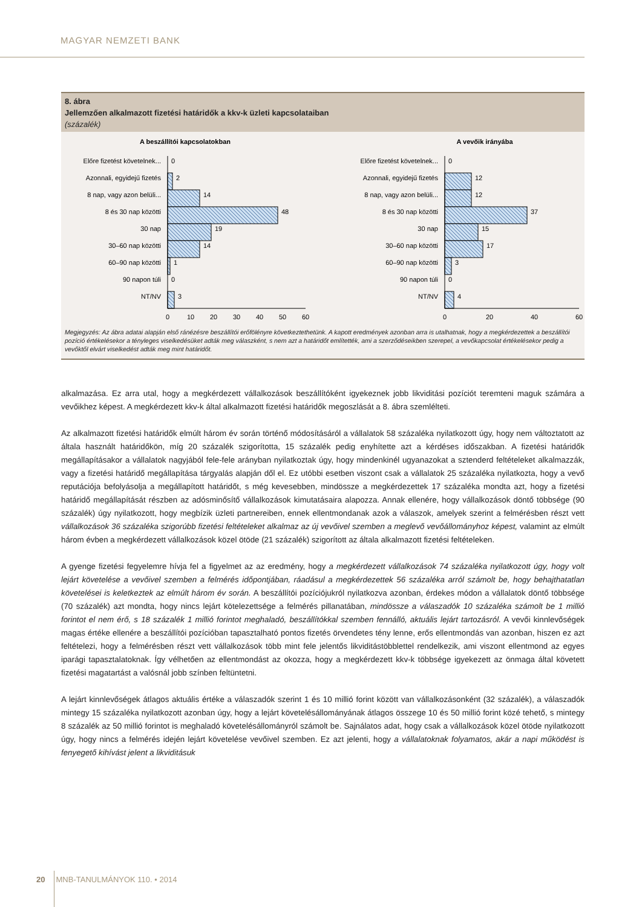MAGYAR NEMZETI BANK
8. ábra
Jellemzően alkalmazott fizetési határidők a kkv-k üzleti kapcsolataiban
(százalék)
A beszállítói kapcsolatokban
Előre fizetést követelnek...
Azonnali, egyidejű fizetés
8 nap, vagy azon belüli...
8 és 30 nap közötti
30 nap
30–60 nap közötti
60–90 nap közötti
90 napon túli
NT/NV
0
2
14
48
19
14
1
0
3
0
10
20
30
40
50
60
A vevőik irányába
Előre fizetést követelnek...
Azonnali, egyidejű fizetés
8 nap, vagy azon belüli...
8 és 30 nap közötti
30 nap
30–60 nap közötti
60–90 nap közötti
90 napon túli
NT/NV
0
12
12
37
15
17
3
0
4
0
20
40
60
Megjegyzés: Az ábra adatai alapján első ránézésre beszállítói erőfölényre következtethetünk. A kapott eredmények azonban arra is utalhatnak, hogy a megkérdezettek a beszállítói pozíció értékelésekor a tényleges viselkedésüket adták meg válaszként, s nem azt a határidőt említették, ami a szerződéseikben szerepel, a vevőkapcsolat értékelésekor pedig a vevőktől elvárt viselkedést adták meg mint határidőt.
alkalmazása. Ez arra utal, hogy a megkérdezett vállalkozások beszállítóként igyekeznek jobb likviditási pozíciót teremteni maguk számára a vevőikhez képest. A megkérdezett kkv-k által alkalmazott fizetési határidők megoszlását a 8. ábra szemlélteti.
Az alkalmazott fizetési határidők elmúlt három év során történő módosításáról a vállalatok 58 százaléka nyilatkozott úgy, hogy nem változtatott az általa használt határidőkön, míg 20 százalék szigorította, 15 százalék pedig enyhítette azt a kérdéses időszakban. A fizetési határidők megállapításakor a vállalatok nagyjából fele-fele arányban nyilatkoztak úgy, hogy mindenkinél ugyanazokat a sztenderd feltételeket alkalmazzák, vagy a fizetési határidő megállapítása tárgyalás alapján dől el. Ez utóbbi esetben viszont csak a vállalatok 25 százaléka nyilatkozta, hogy a vevő reputációja befolyásolja a megállapított határidőt, s még kevesebben, mindössze a megkérdezettek 17 százaléka mondta azt, hogy a fizetési határidő megállapítását részben az adósminősítő vállalkozások kimutatásaira alapozza. Annak ellenére, hogy vállalkozások döntő többsége (90 százalék) úgy nyilatkozott, hogy megbízik üzleti partnereiben, ennek ellentmondanak azok a válaszok, amelyek szerint a felmérésben részt vett vállalkozások 36 százaléka szigorúbb fizetési feltételeket alkalmaz az új vevőivel szemben a meglevő vevőállományhoz képest, valamint az elmúlt három évben a megkérdezett vállalkozások közel ötöde (21 százalék) szigorított az általa alkalmazott fizetési feltételeken.
A gyenge fizetési fegyelemre hívja fel a figyelmet az az eredmény, hogy a megkérdezett vállalkozások 74 százaléka nyilatkozott úgy, hogy volt lejárt követelése a vevőivel szemben a felmérés időpontjában, ráadásul a megkérdezettek 56 százaléka arról számolt be, hogy behajthatatlan követelései is keletkeztek az elmúlt három év során. A beszállítói pozíciójukról nyilatkozva azonban, érdekes módon a vállalatok döntő többsége (70 százalék) azt mondta, hogy nincs lejárt kötelezettsége a felmérés pillanatában, mindössze a válaszadók 10 százaléka számolt be 1 millió forintot el nem érő, s 18 százalék 1 millió forintot meghaladó, beszállítókkal szemben fennálló, aktuális lejárt tartozásról. A vevői kinnlevőségek magas értéke ellenére a beszállítói pozícióban tapasztalható pontos fizetés örvendetes tény lenne, erős ellentmondás van azonban, hiszen ez azt feltételezi, hogy a felmérésben részt vett vállalkozások több mint fele jelentős likviditástöbblettel rendelkezik, ami viszont ellentmond az egyes iparági tapasztalatoknak. Így vélhetően az ellentmondást az okozza, hogy a megkérdezett kkv-k többsége igyekezett az önmaga által követett fizetési magatartást a valósnál jobb színben feltüntetni.
A lejárt kinnlevőségek átlagos aktuális értéke a válaszadók szerint 1 és 10 millió forint között van vállalkozásonként (32 százalék), a válaszadók mintegy 15 százaléka nyilatkozott azonban úgy, hogy a lejárt követelésállományának átlagos összege 10 és 50 millió forint közé tehető, s mintegy 8 százalék az 50 millió forintot is meghaladó követelésállományról számolt be. Sajnálatos adat, hogy csak a vállalkozások közel ötöde nyilatkozott úgy, hogy nincs a felmérés idején lejárt követelése vevőivel szemben. Ez azt jelenti, hogy a vállalatoknak folyamatos, akár a napi működést is fenyegető kihívást jelent a likviditásuk
20 MNB-TANULMÁNYOK 110. • 2014